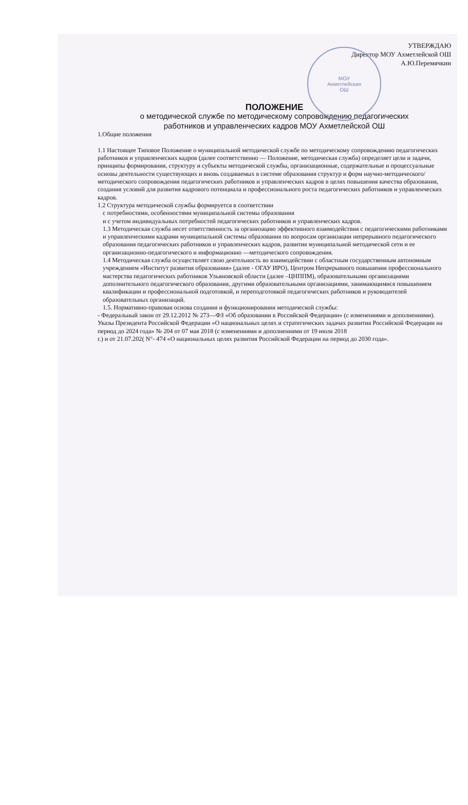МОУ
Ахметлейская
ОШ
УТВЕРЖДАЮ
Директор МОУ Ахметлейской ОШ
А.Ю.Перемячкин
ПОЛОЖЕНИЕ
о методической службе по методическому сопровождению педагогических
работников и управленческих кадров МОУ Ахметлейской ОШ
1.Общие положения
1.1 Настоящее Типовое Положение о муниципальной методической службе по методическому сопровождению педагогических работников и управленческих кадров (далее соответственно — Положение, методическая служба) определяет цели и задачи, принципы формирования, структуру и субъекты методической службы, организационные, содержательные и процессуальные основы деятельности существующих и вновь создаваемых в системе образования структур и форм научно-методического/методического сопровождения педагогических работников и управленческих кадров в целях повышения качества образования, создания условий для развития кадрового потенциала и профессионального роста педагогических работников и управленческих кадров.
1.2 Структура методической службы формируется в соответствии
с потребностями, особенностями муниципальной системы образования
и с учетом индивидуальных потребностей педагогических работников и управленческих кадров.
1.3 Методическая служба несет ответственность за организацию эффективного взаимодействия с педагогическими работниками и управленческими кадрами муниципальной системы образования по вопросам организации непрерывного педагогического образования педагогических работников и управленческих кадров, развития муниципальной методической сети и ее организационно-педагогического и информационно —методического сопровождения.
1.4 Методическая служба осуществляет свою деятельность во взаимодействии с областным государственным автономным учреждением «Институт развития образования» (далее - ОГАУ ИРО), Центром Непрерывного повышения профессионального мастерства педагогических работников Ульяновской области (далее –ЦНППМ), образовательными организациями дополнительного педагогического образования, другими образовательными организациями, занимающимися повышением квалификации и профессиональной подготовкой, и переподготовкой педагогических работников и руководителей образовательных организаций.
1.5. Нормативно-правовая основа создания и функционирования методической службы:
- Федеральный закон от 29.12.2012 № 273—ФЗ «Об образовании в Российской Федерации» (с изменениями и дополнениями).
Указы Президента Российской Федерации «О национальных целях и стратегических задачах развития Российской Федерации на период до 2024 года» № 204 от 07 мая 2018 (с изменениями и дополнениями от 19 июля 2018
г.) и от 21.07.202( N°- 474 «О национальных целях развития Российской Федерации на период до 2030 года».